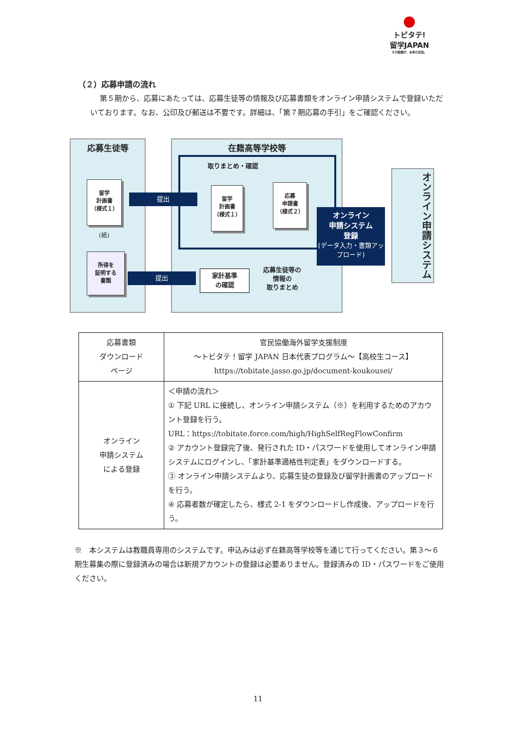●
トビタテ!
留学JAPAN
その経験が、未来の自信。
（２）応募申請の流れ
第５期から、応募にあたっては、応募生徒等の情報及び応募書類をオンライン申請システムで登録いただいております。なお、公印及び郵送は不要です。詳細は、「第７期応募の手引」をご確認ください。
応募生徒等
留学
計画書
（様式１）
(紙)
所得を
証明する
書類
在籍高等学校等
取りまとめ・確認
提出
留学
計画書
（様式１）
応募
申請書
（様式２）
オンライン
申請システム
登録
(データ入力・書類アップロード)
オンライン申請システム
提出
家計基準
の確認
応募生徒等の
情報の
取りまとめ
| 応募書類 ダウンロード ページ | 官民協働海外留学支援制度 ～トビタテ！留学 JAPAN 日本代表プログラム～【高校生コース】 https://tobitate.jasso.go.jp/document-koukousei/ |
| オンライン 申請システム による登録 | ＜申請の流れ＞ ① 下記 URL に接続し、オンライン申請システム（※）を利用するためのアカウント登録を行う。 URL：https://tobitate.force.com/high/HighSelfRegFlowConfirm ② アカウント登録完了後、発行された ID・パスワードを使用してオンライン申請システムにログインし、「家計基準適格性判定表」をダウンロードする。 ③ オンライン申請システムより、応募生徒の登録及び留学計画書のアップロードを行う。 ④ 応募者数が確定したら、様式 2-1 をダウンロードし作成後、アップロードを行う。 |
※　本システムは教職員専用のシステムです。申込みは必ず在籍高等学校等を通じて行ってください。第３～６期生募集の際に登録済みの場合は新規アカウントの登録は必要ありません。登録済みの ID・パスワードをご使用ください。
11